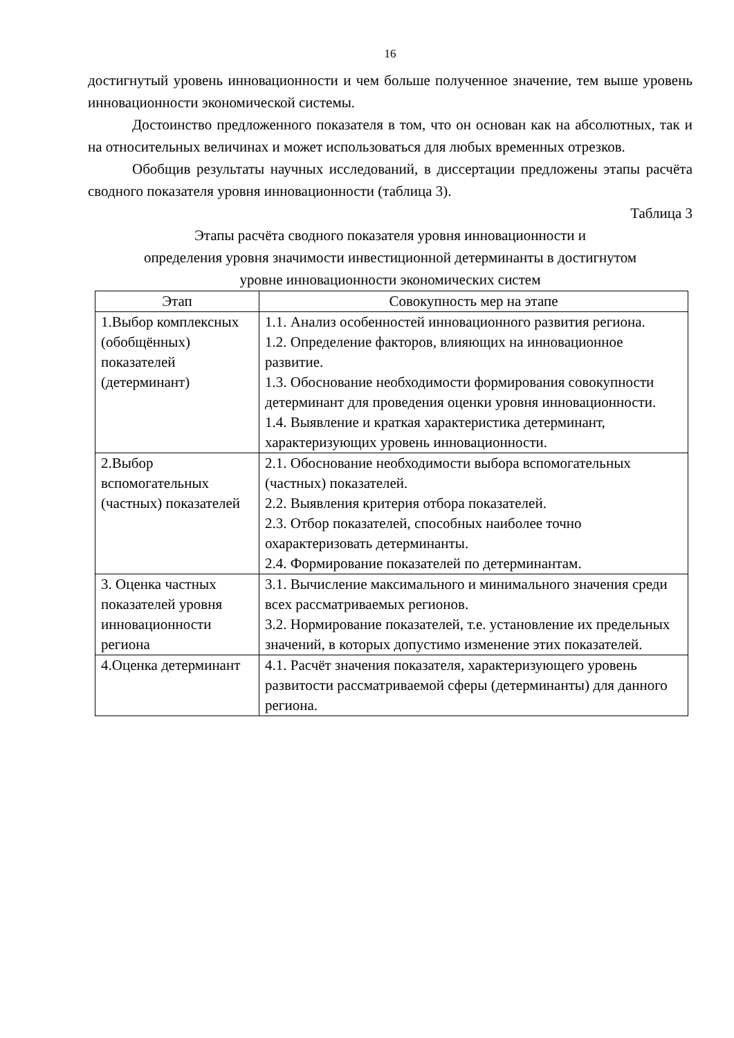16
достигнутый уровень инновационности и чем больше полученное значение, тем выше уровень инновационности экономической системы.
Достоинство предложенного показателя в том, что он основан как на абсолютных, так и на относительных величинах и может использоваться для любых временных отрезков.
Обобщив результаты научных исследований, в диссертации предложены этапы расчёта сводного показателя уровня инновационности (таблица 3).
Таблица 3
Этапы расчёта сводного показателя уровня инновационности и
определения уровня значимости инвестиционной детерминанты в достигнутом
уровне инновационности экономических систем
| Этап | Совокупность мер на этапе |
| --- | --- |
| 1.Выбор комплексных (обобщённых) показателей (детерминант) | 1.1. Анализ особенностей инновационного развития региона. 1.2. Определение факторов, влияющих на инновационное развитие. 1.3. Обоснование необходимости формирования совокупности детерминант для проведения оценки уровня инновационности. 1.4. Выявление и краткая характеристика детерминант, характеризующих уровень инновационности. |
| 2.Выбор вспомогательных (частных) показателей | 2.1. Обоснование необходимости выбора вспомогательных (частных) показателей. 2.2. Выявления критерия отбора показателей. 2.3. Отбор показателей, способных наиболее точно охарактеризовать детерминанты. 2.4. Формирование показателей по детерминантам. |
| 3. Оценка частных показателей уровня инновационности региона | 3.1. Вычисление максимального и минимального значения среди всех рассматриваемых регионов. 3.2. Нормирование показателей, т.е. установление их предельных значений, в которых допустимо изменение этих показателей. |
| 4.Оценка детерминант | 4.1. Расчёт значения показателя, характеризующего уровень развитости рассматриваемой сферы (детерминанты) для данного региона. |